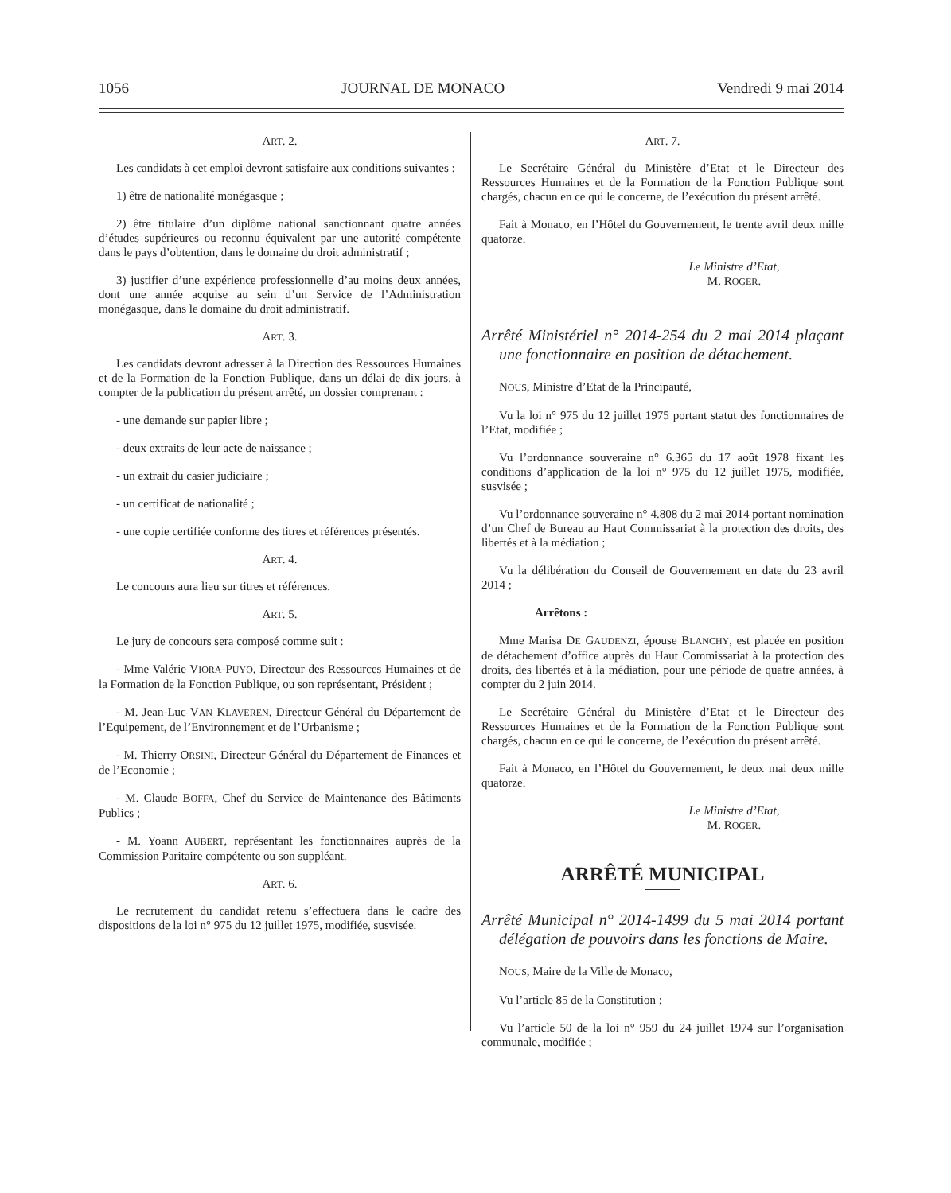1056 JOURNAL DE MONACO Vendredi 9 mai 2014
ART. 2.
Les candidats à cet emploi devront satisfaire aux conditions suivantes :
1) être de nationalité monégasque ;
2) être titulaire d’un diplôme national sanctionnant quatre années d’études supérieures ou reconnu équivalent par une autorité compétente dans le pays d’obtention, dans le domaine du droit administratif ;
3) justifier d’une expérience professionnelle d’au moins deux années, dont une année acquise au sein d’un Service de l’Administration monégasque, dans le domaine du droit administratif.
ART. 3.
Les candidats devront adresser à la Direction des Ressources Humaines et de la Formation de la Fonction Publique, dans un délai de dix jours, à compter de la publication du présent arrêté, un dossier comprenant :
- une demande sur papier libre ;
- deux extraits de leur acte de naissance ;
- un extrait du casier judiciaire ;
- un certificat de nationalité ;
- une copie certifiée conforme des titres et références présentés.
ART. 4.
Le concours aura lieu sur titres et références.
ART. 5.
Le jury de concours sera composé comme suit :
- Mme Valérie VIORA-PUYO, Directeur des Ressources Humaines et de la Formation de la Fonction Publique, ou son représentant, Président ;
- M. Jean-Luc VAN KLAVEREN, Directeur Général du Département de l’Equipement, de l’Environnement et de l’Urbanisme ;
- M. Thierry ORSINI, Directeur Général du Département de Finances et de l’Economie ;
- M. Claude BOFFA, Chef du Service de Maintenance des Bâtiments Publics ;
- M. Yoann AUBERT, représentant les fonctionnaires auprès de la Commission Paritaire compétente ou son suppléant.
ART. 6.
Le recrutement du candidat retenu s’effectuera dans le cadre des dispositions de la loi n° 975 du 12 juillet 1975, modifiée, susvisée.
ART. 7.
Le Secrétaire Général du Ministère d’Etat et le Directeur des Ressources Humaines et de la Formation de la Fonction Publique sont chargés, chacun en ce qui le concerne, de l’exécution du présent arrêté.
Fait à Monaco, en l’Hôtel du Gouvernement, le trente avril deux mille quatorze.
Le Ministre d’Etat,
M. ROGER.
Arrêté Ministériel n° 2014-254 du 2 mai 2014 plaçant une fonctionnaire en position de détachement.
NOUS, Ministre d’Etat de la Principauté,
Vu la loi n° 975 du 12 juillet 1975 portant statut des fonctionnaires de l’Etat, modifiée ;
Vu l’ordonnance souveraine n° 6.365 du 17 août 1978 fixant les conditions d’application de la loi n° 975 du 12 juillet 1975, modifiée, susvisée ;
Vu l’ordonnance souveraine n° 4.808 du 2 mai 2014 portant nomination d’un Chef de Bureau au Haut Commissariat à la protection des droits, des libertés et à la médiation ;
Vu la délibération du Conseil de Gouvernement en date du 23 avril 2014 ;
Arrêtons :
Mme Marisa DE GAUDENZI, épouse BLANCHY, est placée en position de détachement d’office auprès du Haut Commissariat à la protection des droits, des libertés et à la médiation, pour une période de quatre années, à compter du 2 juin 2014.
Le Secrétaire Général du Ministère d’Etat et le Directeur des Ressources Humaines et de la Formation de la Fonction Publique sont chargés, chacun en ce qui le concerne, de l’exécution du présent arrêté.
Fait à Monaco, en l’Hôtel du Gouvernement, le deux mai deux mille quatorze.
Le Ministre d’Etat,
M. ROGER.
ARRÊTÉ MUNICIPAL
Arrêté Municipal n° 2014-1499 du 5 mai 2014 portant délégation de pouvoirs dans les fonctions de Maire.
NOUS, Maire de la Ville de Monaco,
Vu l’article 85 de la Constitution ;
Vu l’article 50 de la loi n° 959 du 24 juillet 1974 sur l’organisation communale, modifiée ;